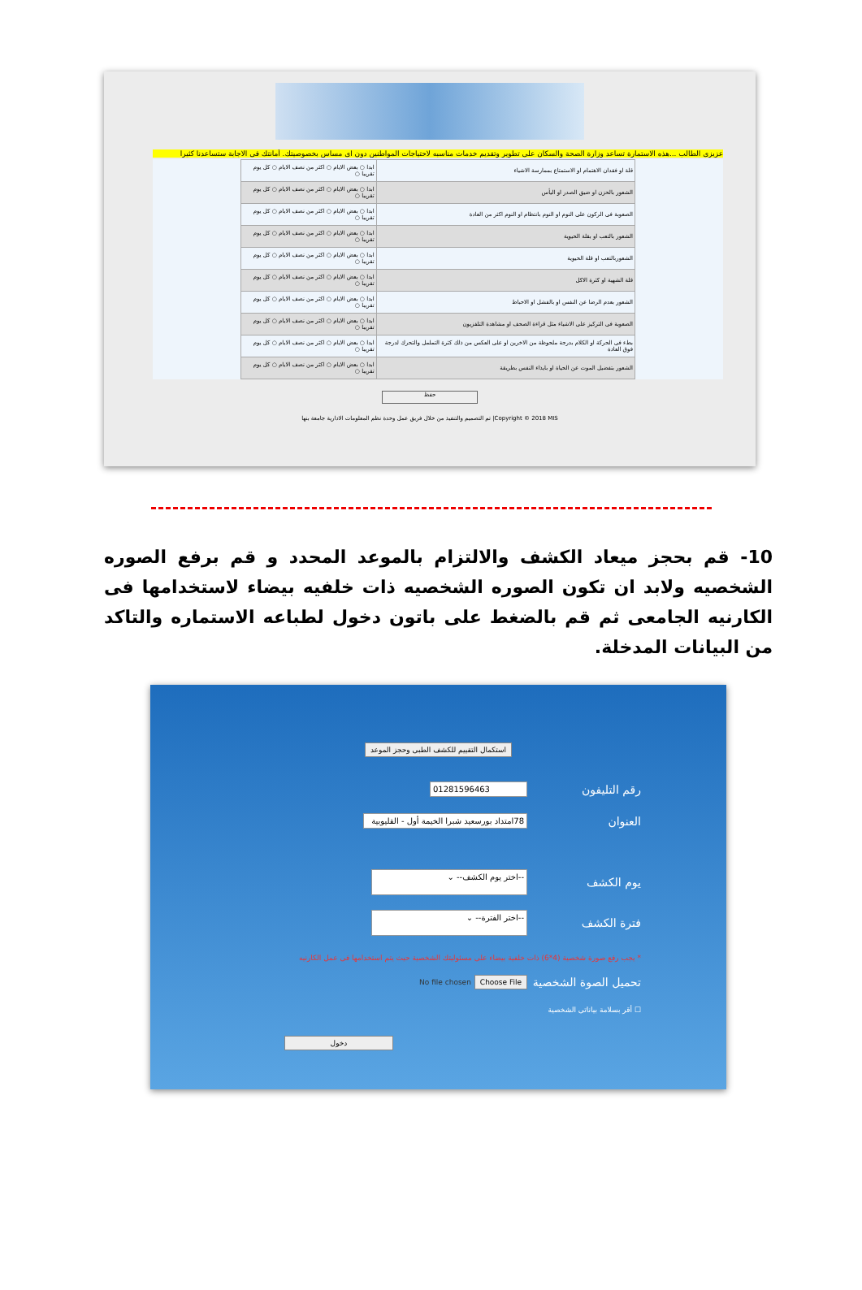عزيزى الطالب ...هذه الاستمارة تساعد وزارة الصحة والسكان على تطوير وتقديم خدمات مناسبه لاحتياجات المواطنين دون اى مساس بخصوصيتك. أمانتك فى الاجابة ستساعدنا كثيرا
| قلة او فقدان الاهتمام او الاستمتاع بممارسة الاشياء | ابدا ○ بعض الايام ○ اكثر من نصف الايام ○ كل يوم تقريبا ○ |
| الشعور بالحزن او ضيق الصدر او اليأس | ابدا ○ بعض الايام ○ اكثر من نصف الايام ○ كل يوم تقريبا ○ |
| الصعوبة فى الركون على النوم او النوم بانتظام او النوم اكثر من العادة | ابدا ○ بعض الايام ○ اكثر من نصف الايام ○ كل يوم تقريبا ○ |
| الشعور بالتعب او بقلة الحيوية | ابدا ○ بعض الايام ○ اكثر من نصف الايام ○ كل يوم تقريبا ○ |
| الشعوربالتعب او قلة الحيوية | ابدا ○ بعض الايام ○ اكثر من نصف الايام ○ كل يوم تقريبا ○ |
| قلة الشهية او كثرة الاكل | ابدا ○ بعض الايام ○ اكثر من نصف الايام ○ كل يوم تقريبا ○ |
| الشعور بعدم الرضا عن النفس او بالفشل او الاحباط | ابدا ○ بعض الايام ○ اكثر من نصف الايام ○ كل يوم تقريبا ○ |
| الصعوبة فى التركيز على الاشياء مثل قراءة الصحف او مشاهدة التلفزيون | ابدا ○ بعض الايام ○ اكثر من نصف الايام ○ كل يوم تقريبا ○ |
| بطء فى الحركة او الكلام بدرجة ملحوظة من الاخرين او على العكس من ذلك كثرة التململ والتحرك لدرجة فوق العادة | ابدا ○ بعض الايام ○ اكثر من نصف الايام ○ كل يوم تقريبا ○ |
| الشعور بتفضيل الموت عن الحياة او بايذاء النفس بطريقة | ابدا ○ بعض الايام ○ اكثر من نصف الايام ○ كل يوم تقريبا ○ |
حفظ
Copyright © 2018 MIS| تم التصميم والتنفيذ من خلال فريق عمل وحدة نظم المعلومات الادارية جامعة بنها
10- قم بحجز ميعاد الكشف والالتزام بالموعد المحدد و قم برفع الصوره الشخصيه ولابد ان تكون الصوره الشخصيه ذات خلفيه بيضاء لاستخدامها فى الكارنيه الجامعى ثم قم بالضغط على باتون دخول لطباعه الاستماره والتاكد من البيانات المدخلة.
استكمال التقييم للكشف الطبى وحجز الموعد
رقم التليفون 01281596463
العنوان 78امتداد بورسعيد شبرا الخيمة أول - القليوبية
يوم الكشف --اختر يوم الكشف-- ⌄
فترة الكشف --اختر الفترة-- ⌄
* يجب رفع صورة شخصية (4*6) ذات خلفية بيضاء على مسئوليتك الشخصية حيث يتم استخدامها فى عمل الكارنيه
تحميل الصوة الشخصية Choose File No file chosen
☐ أقر بسلامة بياناتى الشخصية
دخول